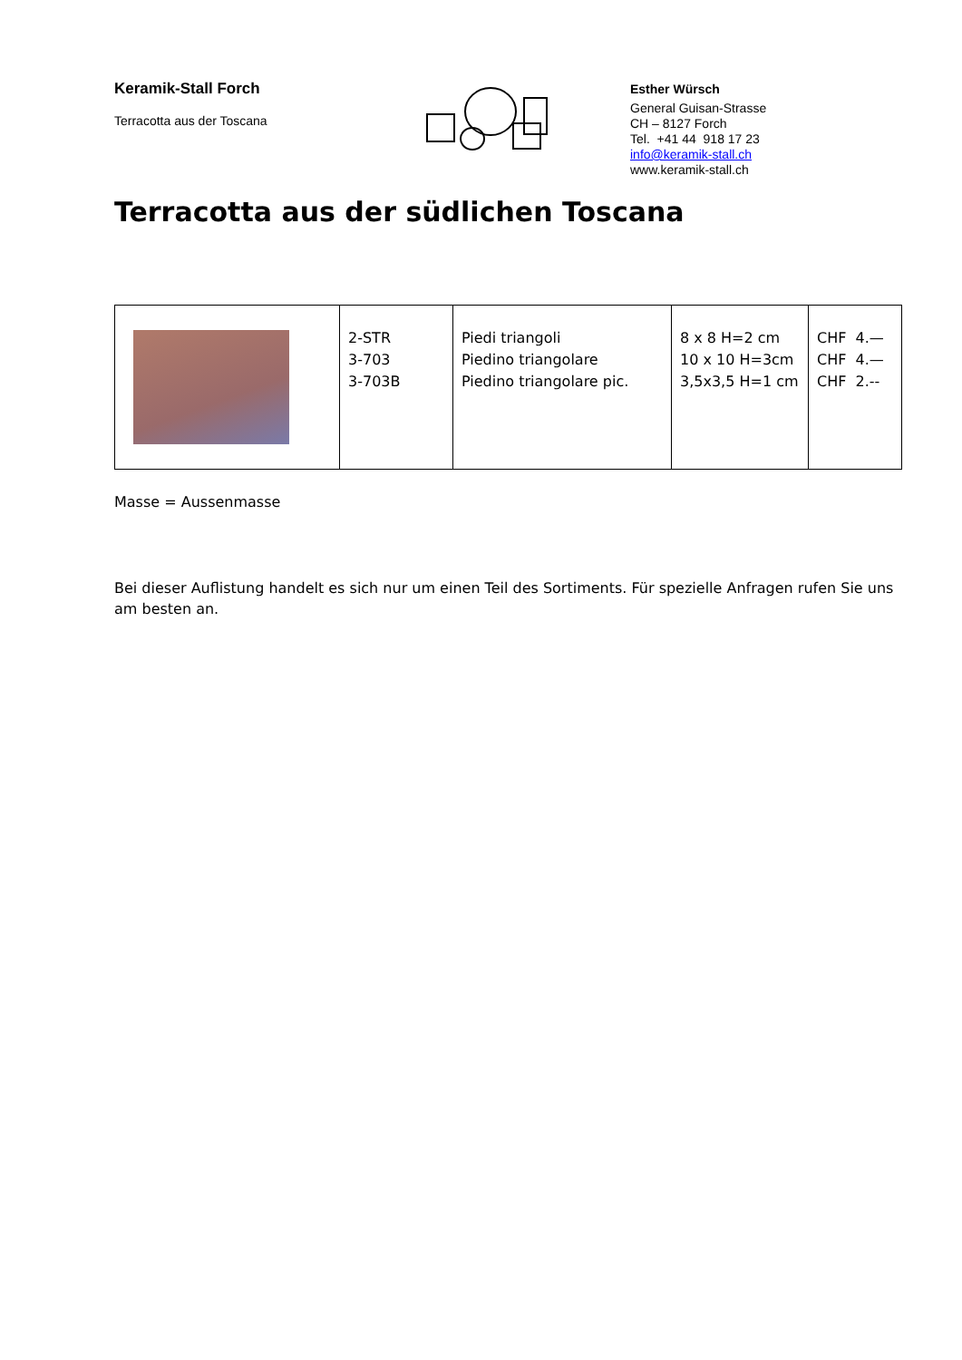Keramik-Stall Forch
Terracotta aus der Toscana
Esther Würsch
General Guisan-Strasse
CH – 8127 Forch
Tel. +41 44 918 17 23
info@keramik-stall.ch
www.keramik-stall.ch
Terracotta aus der südlichen Toscana
| | 2-STR 3-703 3-703B | Piedi triangoli Piedino triangolare Piedino triangolare pic. | 8 x 8 H=2 cm 10 x 10 H=3cm 3,5x3,5 H=1 cm | CHF 4.— CHF 4.— CHF 2.-- |
Masse = Aussenmasse
Bei dieser Auflistung handelt es sich nur um einen Teil des Sortiments. Für spezielle Anfragen rufen Sie uns am besten an.